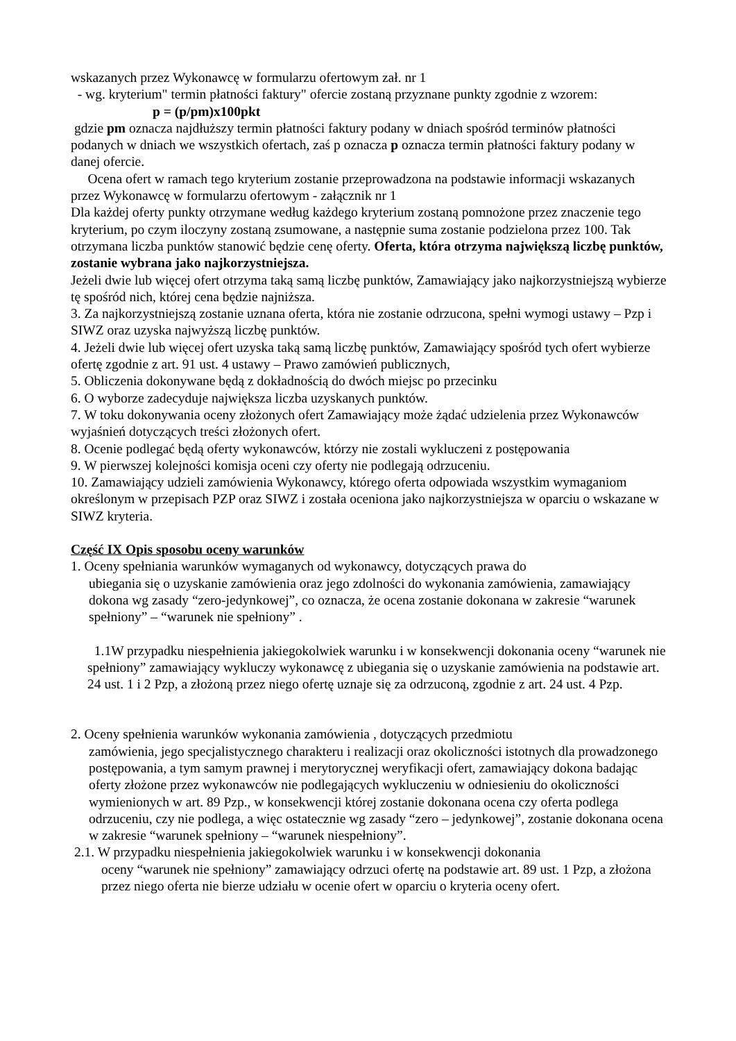wskazanych przez Wykonawcę w formularzu ofertowym zał. nr 1
- wg. kryterium" termin płatności faktury" ofercie zostaną przyznane punkty zgodnie z wzorem:
p = (p/pm)x100pkt
gdzie pm oznacza najdłuższy termin płatności faktury podany w dniach spośród terminów płatności podanych w dniach we wszystkich ofertach, zaś p oznacza p oznacza termin płatności faktury podany w danej ofercie.
Ocena ofert w ramach tego kryterium zostanie przeprowadzona na podstawie informacji wskazanych przez Wykonawcę w formularzu ofertowym - załącznik nr 1
Dla każdej oferty punkty otrzymane według każdego kryterium zostaną pomnożone przez znaczenie tego kryterium, po czym iloczyny zostaną zsumowane, a następnie suma zostanie podzielona przez 100. Tak otrzymana liczba punktów stanowić będzie cenę oferty. Oferta, która otrzyma największą liczbę punktów, zostanie wybrana jako najkorzystniejsza.
Jeżeli dwie lub więcej ofert otrzyma taką samą liczbę punktów, Zamawiający jako najkorzystniejszą wybierze tę spośród nich, której cena będzie najniższa.
3. Za najkorzystniejszą zostanie uznana oferta, która nie zostanie odrzucona, spełni wymogi ustawy – Pzp i SIWZ oraz uzyska najwyższą liczbę punktów.
4. Jeżeli dwie lub więcej ofert uzyska taką samą liczbę punktów, Zamawiający spośród tych ofert wybierze ofertę zgodnie z art. 91 ust. 4 ustawy – Prawo zamówień publicznych,
5. Obliczenia dokonywane będą z dokładnością do dwóch miejsc po przecinku
6. O wyborze zadecyduje największa liczba uzyskanych punktów.
7. W toku dokonywania oceny złożonych ofert Zamawiający może żądać udzielenia przez Wykonawców wyjaśnień dotyczących treści złożonych ofert.
8. Ocenie podlegać będą oferty wykonawców, którzy nie zostali wykluczeni z postępowania
9. W pierwszej kolejności komisja oceni czy oferty nie podlegają odrzuceniu.
10. Zamawiający udzieli zamówienia Wykonawcy, którego oferta odpowiada wszystkim wymaganiom określonym w przepisach PZP oraz SIWZ i została oceniona jako najkorzystniejsza w oparciu o wskazane w SIWZ kryteria.
Część IX Opis sposobu oceny warunków
1. Oceny spełniania warunków wymaganych od wykonawcy, dotyczących prawa do
ubiegania się o uzyskanie zamówienia oraz jego zdolności do wykonania zamówienia, zamawiający dokona wg zasady “zero-jedynkowej”, co oznacza, że ocena zostanie dokonana w zakresie “warunek spełniony” – “warunek nie spełniony” .
1.1W przypadku niespełnienia jakiegokolwiek warunku i w konsekwencji dokonania oceny “warunek nie spełniony” zamawiający wykluczy wykonawcę z ubiegania się o uzyskanie zamówienia na podstawie art. 24 ust. 1 i 2 Pzp, a złożoną przez niego ofertę uznaje się za odrzuconą, zgodnie z art. 24 ust. 4 Pzp.
2. Oceny spełnienia warunków wykonania zamówienia , dotyczących przedmiotu
zamówienia, jego specjalistycznego charakteru i realizacji oraz okoliczności istotnych dla prowadzonego postępowania, a tym samym prawnej i merytorycznej weryfikacji ofert, zamawiający dokona badając oferty złożone przez wykonawców nie podlegających wykluczeniu w odniesieniu do okoliczności wymienionych w art. 89 Pzp., w konsekwencji której zostanie dokonana ocena czy oferta podlega odrzuceniu, czy nie podlega, a więc ostatecznie wg zasady “zero – jedynkowej”, zostanie dokonana ocena w zakresie “warunek spełniony – “warunek niespełniony”.
2.1. W przypadku niespełnienia jakiegokolwiek warunku i w konsekwencji dokonania
oceny “warunek nie spełniony” zamawiający odrzuci ofertę na podstawie art. 89 ust. 1 Pzp, a złożona przez niego oferta nie bierze udziału w ocenie ofert w oparciu o kryteria oceny ofert.